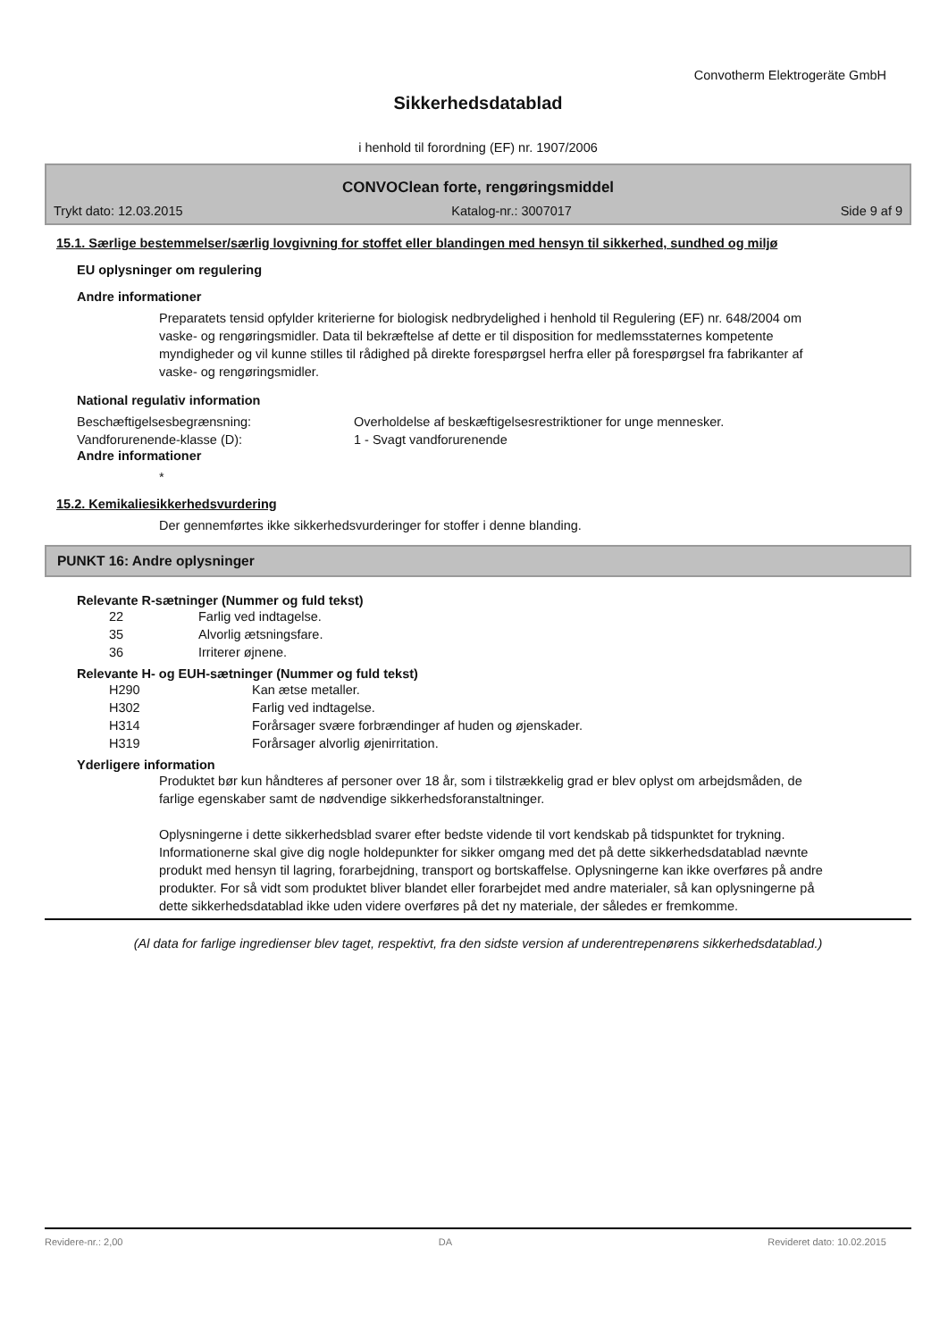Convotherm Elektrogeräte GmbH
Sikkerhedsdatablad
i henhold til forordning (EF) nr. 1907/2006
CONVOClean forte, rengøringsmiddel
Trykt dato: 12.03.2015 Katalog-nr.: 3007017 Side 9 af 9
15.1. Særlige bestemmelser/særlig lovgivning for stoffet eller blandingen med hensyn til sikkerhed, sundhed og miljø
EU oplysninger om regulering
Andre informationer
Preparatets tensid opfylder kriterierne for biologisk nedbrydelighed i henhold til Regulering (EF) nr. 648/2004 om vaske- og rengøringsmidler. Data til bekræftelse af dette er til disposition for medlemsstaternes kompetente myndigheder og vil kunne stilles til rådighed på direkte forespørgsel herfra eller på forespørgsel fra fabrikanter af vaske- og rengøringsmidler.
National regulativ information
| Beschæftigelsesbegrænsning: | Overholdelse af beskæftigelsesrestriktioner for unge mennesker. |
| Vandforurenende-klasse (D): | 1 - Svagt vandforurenende |
Andre informationer
*
15.2. Kemikaliesikkerhedsvurdering
Der gennemførtes ikke sikkerhedsvurderinger for stoffer i denne blanding.
PUNKT 16: Andre oplysninger
Relevante R-sætninger (Nummer og fuld tekst)
| 22 | Farlig ved indtagelse. |
| 35 | Alvorlig ætsningsfare. |
| 36 | Irriterer øjnene. |
Relevante H- og EUH-sætninger (Nummer og fuld tekst)
| H290 | Kan ætse metaller. |
| H302 | Farlig ved indtagelse. |
| H314 | Forårsager svære forbrændinger af huden og øjenskader. |
| H319 | Forårsager alvorlig øjenirritation. |
Yderligere information
Produktet bør kun håndteres af personer over 18 år, som i tilstrækkelig grad er blev oplyst om arbejdsmåden, de farlige egenskaber samt de nødvendige sikkerhedsforanstaltninger.
Oplysningerne i dette sikkerhedsblad svarer efter bedste vidende til vort kendskab på tidspunktet for trykning. Informationerne skal give dig nogle holdepunkter for sikker omgang med det på dette sikkerhedsdatablad nævnte produkt med hensyn til lagring, forarbejdning, transport og bortskaffelse. Oplysningerne kan ikke overføres på andre produkter. For så vidt som produktet bliver blandet eller forarbejdet med andre materialer, så kan oplysningerne på dette sikkerhedsdatablad ikke uden videre overføres på det ny materiale, der således er fremkomme.
(Al data for farlige ingredienser blev taget, respektivt, fra den sidste version af underentrepenørens sikkerhedsdatablad.)
Revidere-nr.: 2,00 DA Revideret dato: 10.02.2015